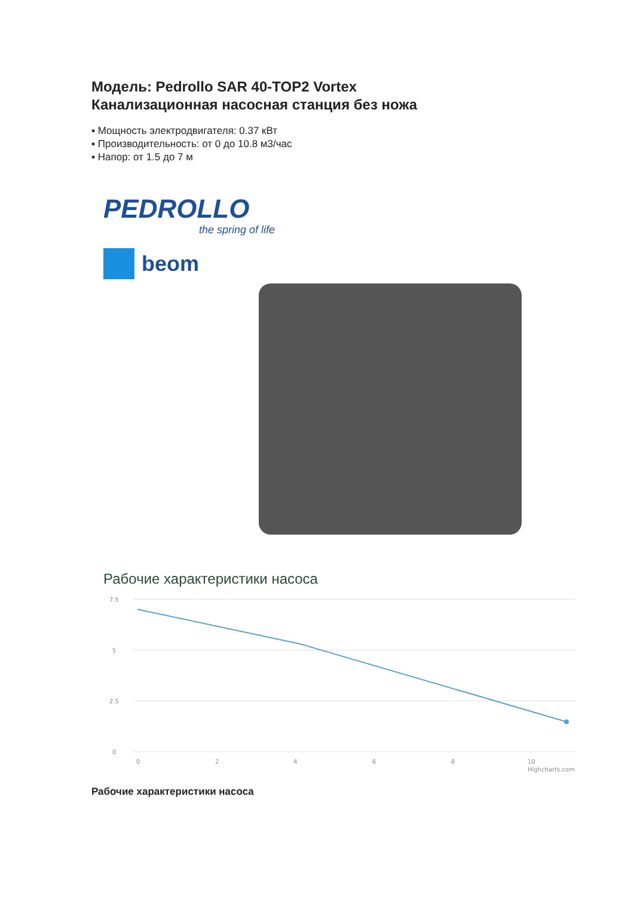Модель: Pedrollo SAR 40-TOP2 Vortex
Канализационная насосная станция без ножа
▪ Мощность электродвигателя: 0.37 кВт
▪ Производительность: от 0 до 10.8 м3/час
▪ Напор: от 1.5 до 7 м
PEDROLLO
the spring of life
beom
Рабочие характеристики насоса
7.5
5
2.5
0
0
2
4
6
8
10
Highcharts.com
Рабочие характеристики насоса